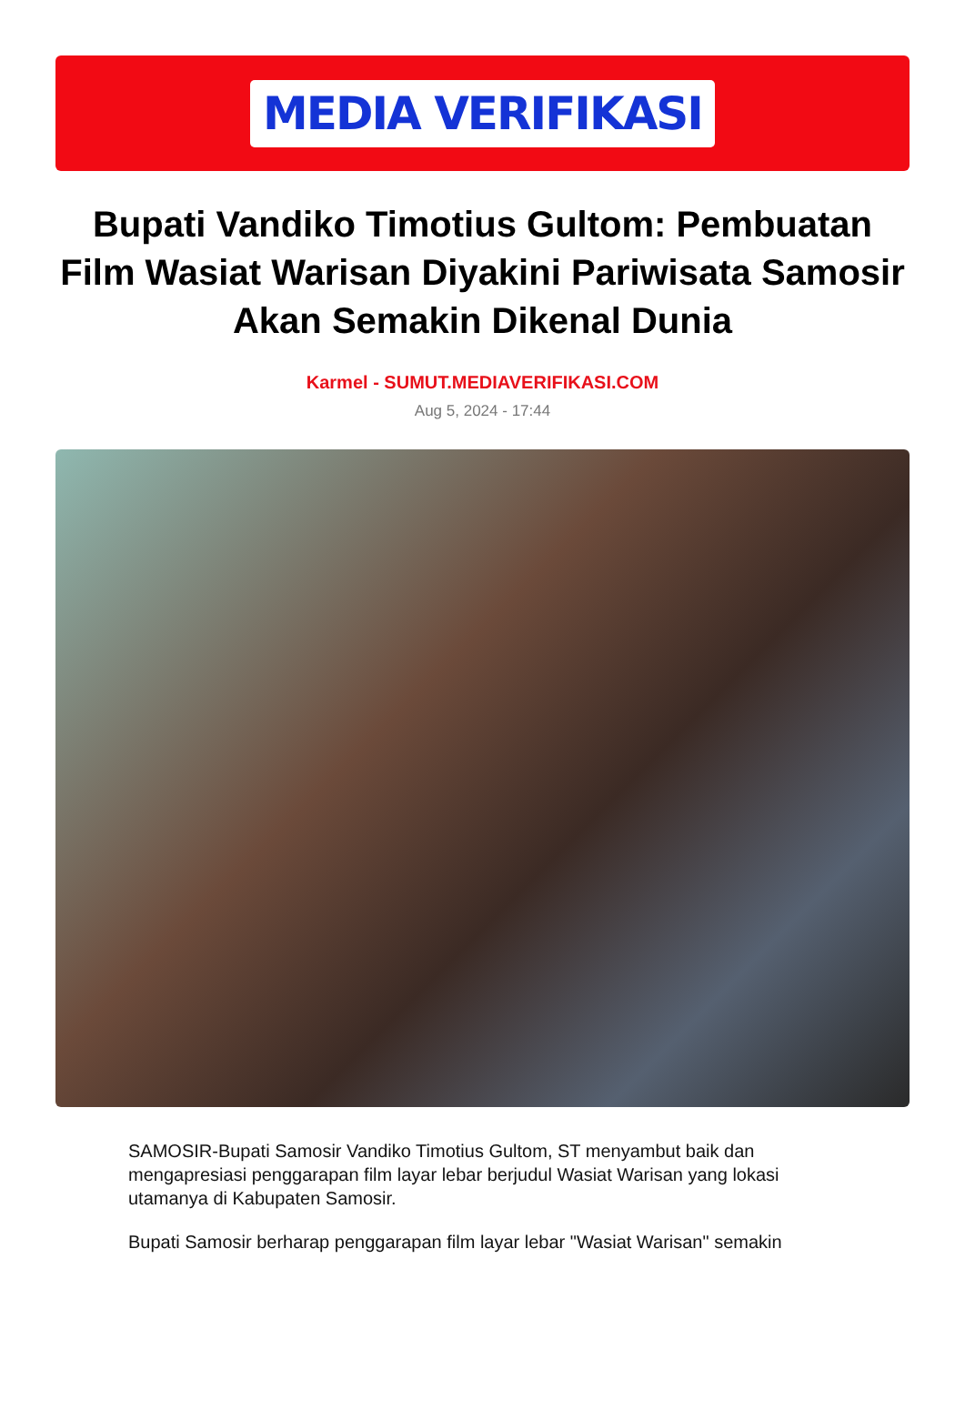MEDIA VERIFIKASI
Bupati Vandiko Timotius Gultom: Pembuatan Film Wasiat Warisan Diyakini Pariwisata Samosir Akan Semakin Dikenal Dunia
Karmel - SUMUT.MEDIAVERIFIKASI.COM
Aug 5, 2024 - 17:44
SAMOSIR-Bupati Samosir Vandiko Timotius Gultom, ST menyambut baik dan mengapresiasi penggarapan film layar lebar berjudul Wasiat Warisan yang lokasi utamanya di Kabupaten Samosir.
Bupati Samosir berharap penggarapan film layar lebar "Wasiat Warisan" semakin